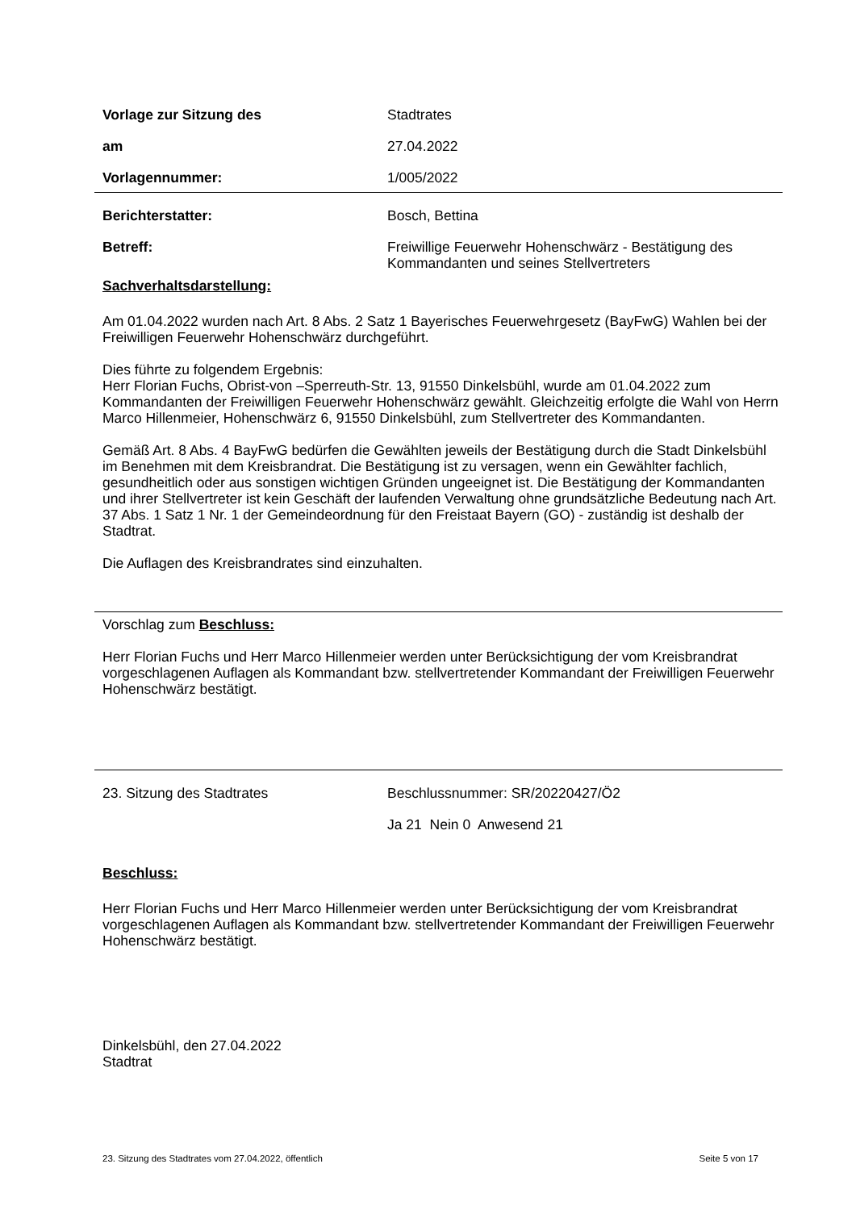Vorlage zur Sitzung des Stadtrates
am 27.04.2022
Vorlagennummer: 1/005/2022
Berichterstatter: Bosch, Bettina
Betreff: Freiwillige Feuerwehr Hohenschwärz - Bestätigung des Kommandanten und seines Stellvertreters
Sachverhaltsdarstellung:
Am 01.04.2022 wurden nach Art. 8 Abs. 2 Satz 1 Bayerisches Feuerwehrgesetz (BayFwG) Wahlen bei der Freiwilligen Feuerwehr Hohenschwärz durchgeführt.
Dies führte zu folgendem Ergebnis:
Herr Florian Fuchs, Obrist-von –Sperreuth-Str. 13, 91550 Dinkelsbühl, wurde am 01.04.2022 zum Kommandanten der Freiwilligen Feuerwehr Hohenschwärz gewählt. Gleichzeitig erfolgte die Wahl von Herrn Marco Hillenmeier, Hohenschwärz 6, 91550 Dinkelsbühl, zum Stellvertreter des Kommandanten.
Gemäß Art. 8 Abs. 4 BayFwG bedürfen die Gewählten jeweils der Bestätigung durch die Stadt Dinkelsbühl im Benehmen mit dem Kreisbrandrat. Die Bestätigung ist zu versagen, wenn ein Gewählter fachlich, gesundheitlich oder aus sonstigen wichtigen Gründen ungeeignet ist. Die Bestätigung der Kommandanten und ihrer Stellvertreter ist kein Geschäft der laufenden Verwaltung ohne grundsätzliche Bedeutung nach Art. 37 Abs. 1 Satz 1 Nr. 1 der Gemeindeordnung für den Freistaat Bayern (GO) - zuständig ist deshalb der Stadtrat.
Die Auflagen des Kreisbrandrates sind einzuhalten.
Vorschlag zum Beschluss:
Herr Florian Fuchs und Herr Marco Hillenmeier werden unter Berücksichtigung der vom Kreisbrandrat vorgeschlagenen Auflagen als Kommandant bzw. stellvertretender Kommandant der Freiwilligen Feuerwehr Hohenschwärz bestätigt.
23. Sitzung des Stadtrates Beschlussnummer: SR/20220427/Ö2
Ja 21 Nein 0 Anwesend 21
Beschluss:
Herr Florian Fuchs und Herr Marco Hillenmeier werden unter Berücksichtigung der vom Kreisbrandrat vorgeschlagenen Auflagen als Kommandant bzw. stellvertretender Kommandant der Freiwilligen Feuerwehr Hohenschwärz bestätigt.
Dinkelsbühl, den 27.04.2022
Stadtrat
23. Sitzung des Stadtrates vom 27.04.2022, öffentlich Seite 5 von 17